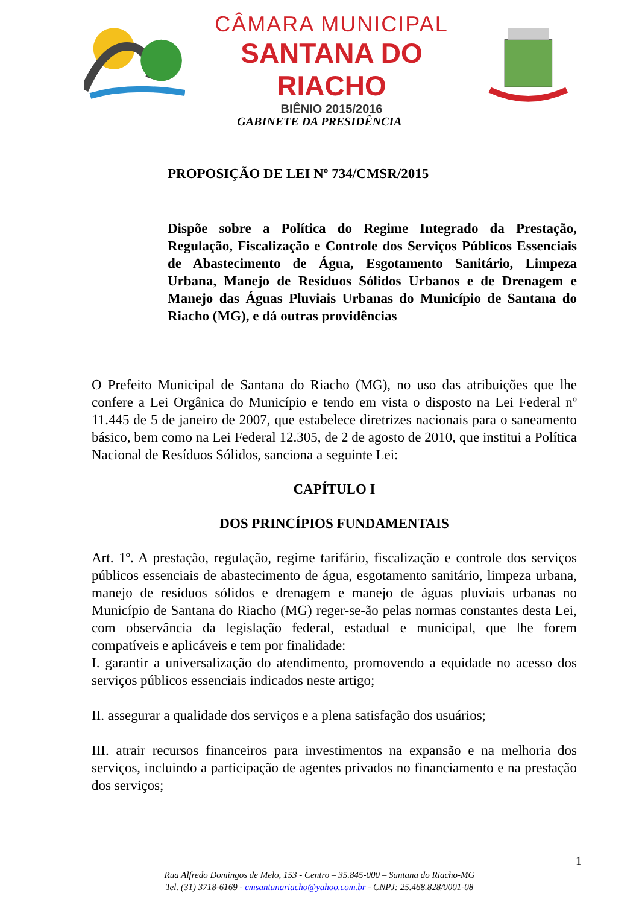CÂMARA MUNICIPAL
SANTANA DO RIACHO
BIÊNIO 2015/2016
GABINETE DA PRESIDÊNCIA
PROPOSIÇÃO DE LEI Nº 734/CMSR/2015
Dispõe sobre a Política do Regime Integrado da Prestação, Regulação, Fiscalização e Controle dos Serviços Públicos Essenciais de Abastecimento de Água, Esgotamento Sanitário, Limpeza Urbana, Manejo de Resíduos Sólidos Urbanos e de Drenagem e Manejo das Águas Pluviais Urbanas do Município de Santana do Riacho (MG), e dá outras providências
O Prefeito Municipal de Santana do Riacho (MG), no uso das atribuições que lhe confere a Lei Orgânica do Município e tendo em vista o disposto na Lei Federal nº 11.445 de 5 de janeiro de 2007, que estabelece diretrizes nacionais para o saneamento básico, bem como na Lei Federal 12.305, de 2 de agosto de 2010, que institui a Política Nacional de Resíduos Sólidos, sanciona a seguinte Lei:
CAPÍTULO I
DOS PRINCÍPIOS FUNDAMENTAIS
Art. 1º. A prestação, regulação, regime tarifário, fiscalização e controle dos serviços públicos essenciais de abastecimento de água, esgotamento sanitário, limpeza urbana, manejo de resíduos sólidos e drenagem e manejo de águas pluviais urbanas no Município de Santana do Riacho (MG) reger-se-ão pelas normas constantes desta Lei, com observância da legislação federal, estadual e municipal, que lhe forem compatíveis e aplicáveis e tem por finalidade:
I. garantir a universalização do atendimento, promovendo a equidade no acesso dos serviços públicos essenciais indicados neste artigo;
II. assegurar a qualidade dos serviços e a plena satisfação dos usuários;
III. atrair recursos financeiros para investimentos na expansão e na melhoria dos serviços, incluindo a participação de agentes privados no financiamento e na prestação dos serviços;
1
Rua Alfredo Domingos de Melo, 153 - Centro – 35.845-000 – Santana do Riacho-MG
Tel. (31) 3718-6169 - cmsantanariacho@yahoo.com.br - CNPJ: 25.468.828/0001-08